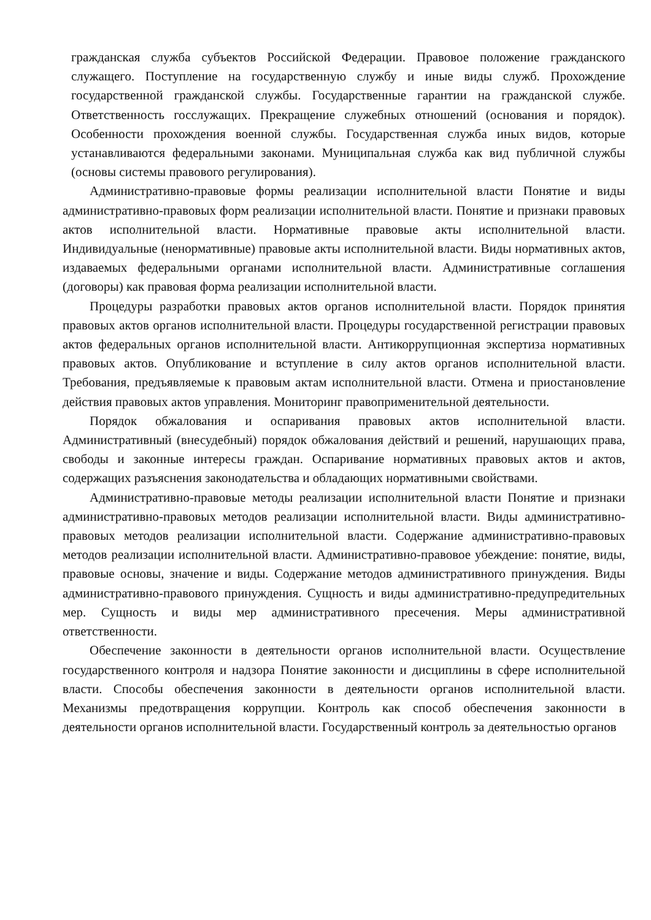гражданская служба субъектов Российской Федерации. Правовое положение гражданского служащего. Поступление на государственную службу и иные виды служб. Прохождение государственной гражданской службы. Государственные гарантии на гражданской службе. Ответственность госслужащих. Прекращение служебных отношений (основания и порядок). Особенности прохождения военной службы. Государственная служба иных видов, которые устанавливаются федеральными законами. Муниципальная служба как вид публичной службы (основы системы правового регулирования).
Административно-правовые формы реализации исполнительной власти Понятие и виды административно-правовых форм реализации исполнительной власти. Понятие и признаки правовых актов исполнительной власти. Нормативные правовые акты исполнительной власти. Индивидуальные (ненормативные) правовые акты исполнительной власти. Виды нормативных актов, издаваемых федеральными органами исполнительной власти. Административные соглашения (договоры) как правовая форма реализации исполнительной власти.
Процедуры разработки правовых актов органов исполнительной власти. Порядок принятия правовых актов органов исполнительной власти. Процедуры государственной регистрации правовых актов федеральных органов исполнительной власти. Антикоррупционная экспертиза нормативных правовых актов. Опубликование и вступление в силу актов органов исполнительной власти. Требования, предъявляемые к правовым актам исполнительной власти. Отмена и приостановление действия правовых актов управления. Мониторинг правоприменительной деятельности.
Порядок обжалования и оспаривания правовых актов исполнительной власти. Административный (внесудебный) порядок обжалования действий и решений, нарушающих права, свободы и законные интересы граждан. Оспаривание нормативных правовых актов и актов, содержащих разъяснения законодательства и обладающих нормативными свойствами.
Административно-правовые методы реализации исполнительной власти Понятие и признаки административно-правовых методов реализации исполнительной власти. Виды административно-правовых методов реализации исполнительной власти. Содержание административно-правовых методов реализации исполнительной власти. Административно-правовое убеждение: понятие, виды, правовые основы, значение и виды. Содержание методов административного принуждения. Виды административно-правового принуждения. Сущность и виды административно-предупредительных мер. Сущность и виды мер административного пресечения. Меры административной ответственности.
Обеспечение законности в деятельности органов исполнительной власти. Осуществление государственного контроля и надзора Понятие законности и дисциплины в сфере исполнительной власти. Способы обеспечения законности в деятельности органов исполнительной власти. Механизмы предотвращения коррупции. Контроль как способ обеспечения законности в деятельности органов исполнительной власти. Государственный контроль за деятельностью органов